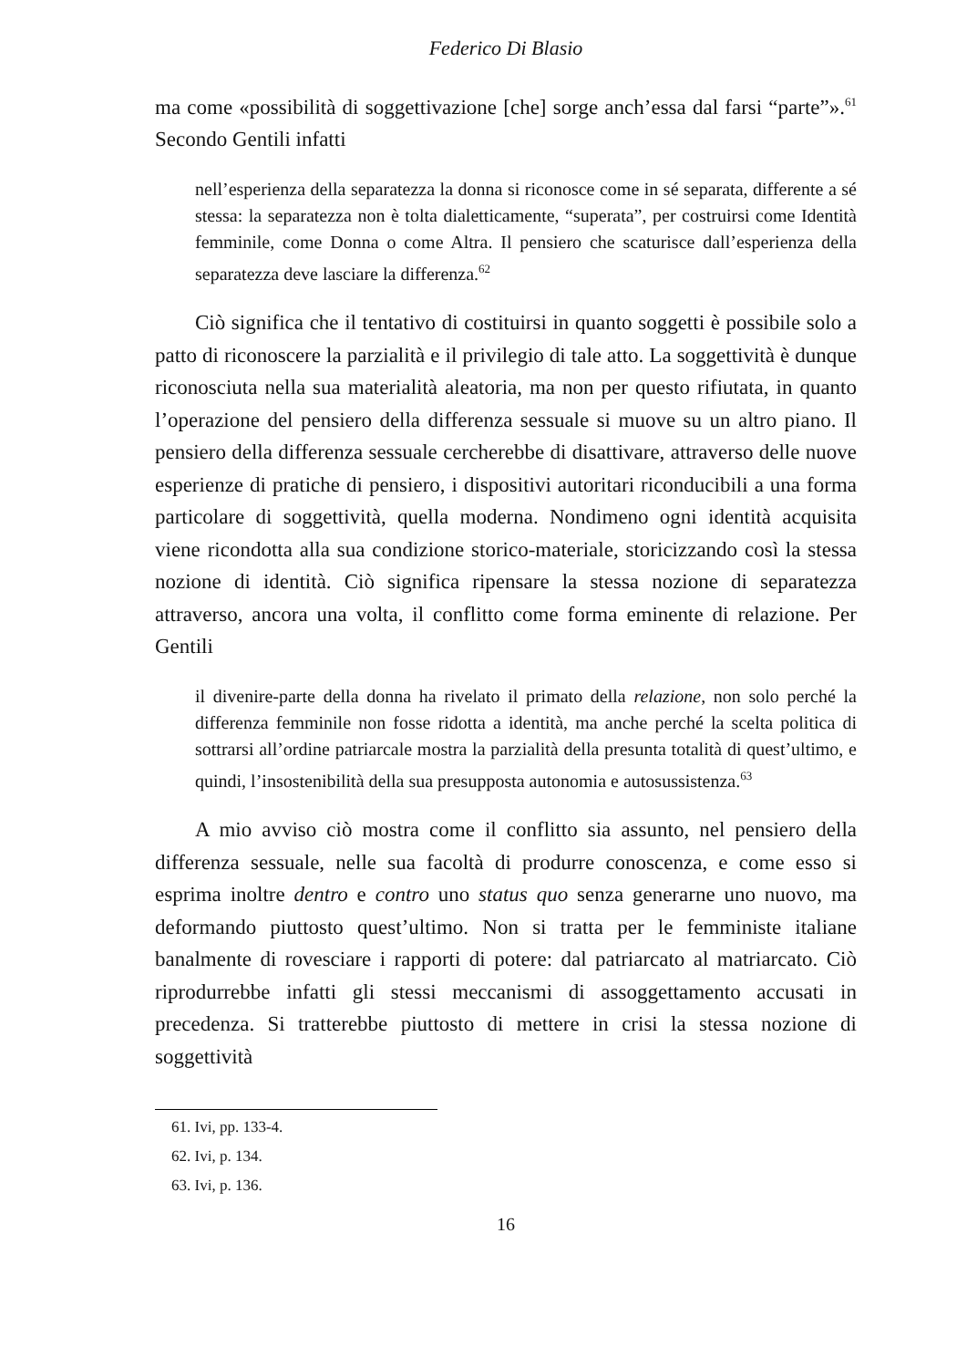Federico Di Blasio
ma come «possibilità di soggettivazione [che] sorge anch’essa dal farsi “parte”».<sup>61</sup> Secondo Gentili infatti
nell’esperienza della separatezza la donna si riconosce come in sé separata, differente a sé stessa: la separatezza non è tolta dialetticamente, “superata”, per costruirsi come Identità femminile, come Donna o come Altra. Il pensiero che scaturisce dall’esperienza della separatezza deve lasciare la differenza.<sup>62</sup>
Ciò significa che il tentativo di costituirsi in quanto soggetti è possibile solo a patto di riconoscere la parzialità e il privilegio di tale atto. La soggettività è dunque riconosciuta nella sua materialità aleatoria, ma non per questo rifiutata, in quanto l’operazione del pensiero della differenza sessuale si muove su un altro piano. Il pensiero della differenza sessuale cercherebbe di disattivare, attraverso delle nuove esperienze di pratiche di pensiero, i dispositivi autoritari riconducibili a una forma particolare di soggettività, quella moderna. Nondimeno ogni identità acquisita viene ricondotta alla sua condizione storico-materiale, storicizzando così la stessa nozione di identità. Ciò significa ripensare la stessa nozione di separatezza attraverso, ancora una volta, il conflitto come forma eminente di relazione. Per Gentili
il divenire-parte della donna ha rivelato il primato della relazione, non solo perché la differenza femminile non fosse ridotta a identità, ma anche perché la scelta politica di sottrarsi all’ordine patriarcale mostra la parzialità della presunta totalità di quest’ultimo, e quindi, l’insostenibilità della sua presupposta autonomia e autosussistenza.<sup>63</sup>
A mio avviso ciò mostra come il conflitto sia assunto, nel pensiero della differenza sessuale, nelle sua facoltà di produrre conoscenza, e come esso si esprima inoltre dentro e contro uno status quo senza generarne uno nuovo, ma deformando piuttosto quest’ultimo. Non si tratta per le femministe italiane banalmente di rovesciare i rapporti di potere: dal patriarcato al matriarcato. Ciò riprodurrebbe infatti gli stessi meccanismi di assoggettamento accusati in precedenza. Si tratterebbe piuttosto di mettere in crisi la stessa nozione di soggettività
61. Ivi, pp. 133-4.
62. Ivi, p. 134.
63. Ivi, p. 136.
16